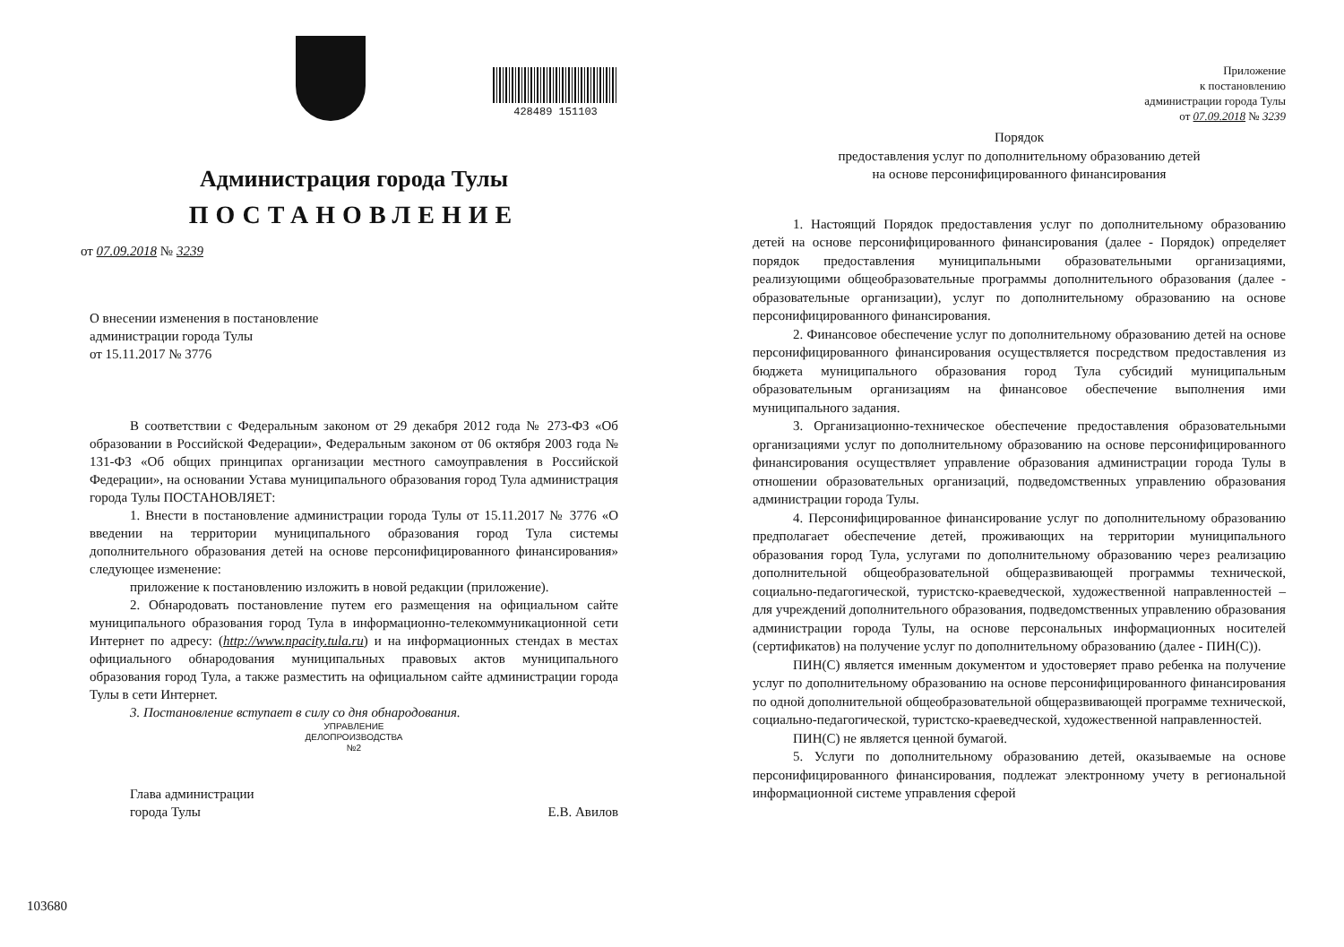428489 151103
Администрация города Тулы
ПОСТАНОВЛЕНИЕ
от 07.09.2018 № 3239
О внесении изменения в постановление
администрации города Тулы
от 15.11.2017 № 3776
В соответствии с Федеральным законом от 29 декабря 2012 года № 273-ФЗ «Об образовании в Российской Федерации», Федеральным законом от 06 октября 2003 года № 131-ФЗ «Об общих принципах организации местного самоуправления в Российской Федерации», на основании Устава муниципального образования город Тула администрация города Тулы ПОСТАНОВЛЯЕТ:
1. Внести в постановление администрации города Тулы от 15.11.2017 № 3776 «О введении на территории муниципального образования город Тула системы дополнительного образования детей на основе персонифицированного финансирования» следующее изменение:
приложение к постановлению изложить в новой редакции (приложение).
2. Обнародовать постановление путем его размещения на официальном сайте муниципального образования город Тула в информационно-телекоммуникационной сети Интернет по адресу: (http://www.npacity.tula.ru) и на информационных стендах в местах официального обнародования муниципальных правовых актов муниципального образования город Тула, а также разместить на официальном сайте администрации города Тулы в сети Интернет.
3. Постановление вступает в силу со дня обнародования.
УПРАВЛЕНИЕ
ДЕЛОПРОИЗВОДСТВА
№2
Глава администрации
города Тулы
Е.В. Авилов
103680
Приложение
к постановлению
администрации города Тулы
от 07.09.2018 № 3239
Порядок
предоставления услуг по дополнительному образованию детей
на основе персонифицированного финансирования
1. Настоящий Порядок предоставления услуг по дополнительному образованию детей на основе персонифицированного финансирования (далее - Порядок) определяет порядок предоставления муниципальными образовательными организациями, реализующими общеобразовательные программы дополнительного образования (далее - образовательные организации), услуг по дополнительному образованию на основе персонифицированного финансирования.
2. Финансовое обеспечение услуг по дополнительному образованию детей на основе персонифицированного финансирования осуществляется посредством предоставления из бюджета муниципального образования город Тула субсидий муниципальным образовательным организациям на финансовое обеспечение выполнения ими муниципального задания.
3. Организационно-техническое обеспечение предоставления образовательными организациями услуг по дополнительному образованию на основе персонифицированного финансирования осуществляет управление образования администрации города Тулы в отношении образовательных организаций, подведомственных управлению образования администрации города Тулы.
4. Персонифицированное финансирование услуг по дополнительному образованию предполагает обеспечение детей, проживающих на территории муниципального образования город Тула, услугами по дополнительному образованию через реализацию дополнительной общеобразовательной общеразвивающей программы технической, социально-педагогической, туристско-краеведческой, художественной направленностей – для учреждений дополнительного образования, подведомственных управлению образования администрации города Тулы, на основе персональных информационных носителей (сертификатов) на получение услуг по дополнительному образованию (далее - ПИН(С)).
ПИН(С) является именным документом и удостоверяет право ребенка на получение услуг по дополнительному образованию на основе персонифицированного финансирования по одной дополнительной общеобразовательной общеразвивающей программе технической, социально-педагогической, туристско-краеведческой, художественной направленностей.
ПИН(С) не является ценной бумагой.
5. Услуги по дополнительному образованию детей, оказываемые на основе персонифицированного финансирования, подлежат электронному учету в региональной информационной системе управления сферой